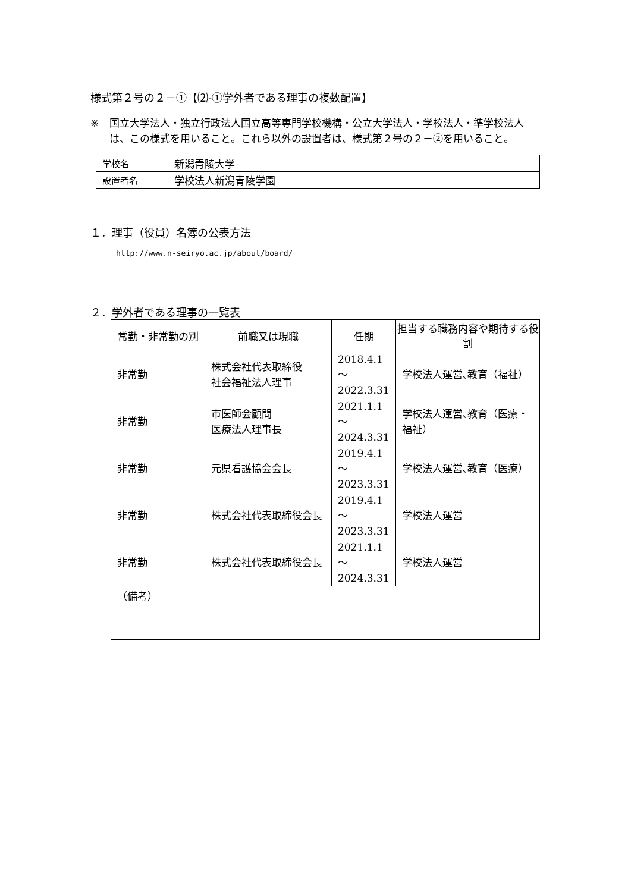様式第２号の２－①【⑵-①学外者である理事の複数配置】
※ 国立大学法人・独立行政法人国立高等専門学校機構・公立大学法人・学校法人・準学校法人は、この様式を用いること。これら以外の設置者は、様式第２号の２－②を用いること。
| 学校名 | 新潟青陵大学 |
| 設置者名 | 学校法人新潟青陵学園 |
１．理事（役員）名簿の公表方法
http://www.n-seiryo.ac.jp/about/board/
２．学外者である理事の一覧表
| 常勤・非常勤の別 | 前職又は現職 | 任期 | 担当する職務内容や期待する役割 |
| --- | --- | --- | --- |
| 非常勤 | 株式会社代表取締役 社会福祉法人理事 | 2018.4.1 ～ 2022.3.31 | 学校法人運営､教育（福祉） |
| 非常勤 | 市医師会顧問 医療法人理事長 | 2021.1.1 ～ 2024.3.31 | 学校法人運営､教育（医療・福祉） |
| 非常勤 | 元県看護協会会長 | 2019.4.1 ～ 2023.3.31 | 学校法人運営､教育（医療） |
| 非常勤 | 株式会社代表取締役会長 | 2019.4.1 ～ 2023.3.31 | 学校法人運営 |
| 非常勤 | 株式会社代表取締役会長 | 2021.1.1 ～ 2024.3.31 | 学校法人運営 |
| （備考） | | | |